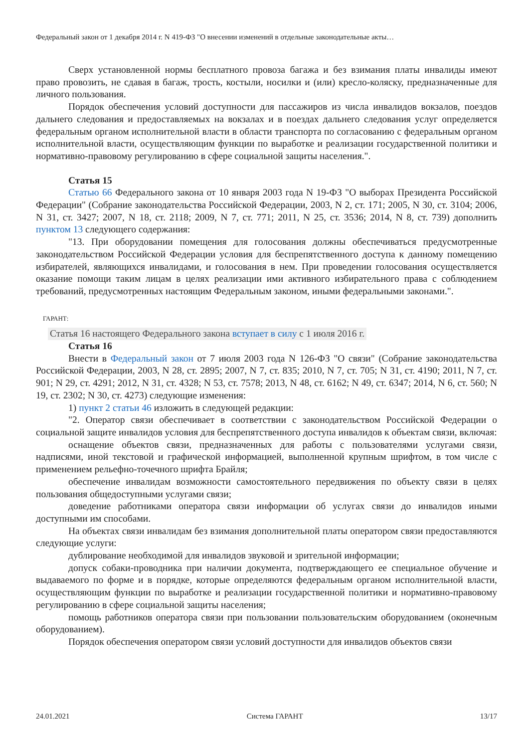Федеральный закон от 1 декабря 2014 г. N 419-ФЗ "О внесении изменений в отдельные законодательные акты…
Сверх установленной нормы бесплатного провоза багажа и без взимания платы инвалиды имеют право провозить, не сдавая в багаж, трость, костыли, носилки и (или) кресло-коляску, предназначенные для личного пользования.
Порядок обеспечения условий доступности для пассажиров из числа инвалидов вокзалов, поездов дальнего следования и предоставляемых на вокзалах и в поездах дальнего следования услуг определяется федеральным органом исполнительной власти в области транспорта по согласованию с федеральным органом исполнительной власти, осуществляющим функции по выработке и реализации государственной политики и нормативно-правовому регулированию в сфере социальной защиты населения.".
Статья 15
Статью 66 Федерального закона от 10 января 2003 года N 19-ФЗ "О выборах Президента Российской Федерации" (Собрание законодательства Российской Федерации, 2003, N 2, ст. 171; 2005, N 30, ст. 3104; 2006, N 31, ст. 3427; 2007, N 18, ст. 2118; 2009, N 7, ст. 771; 2011, N 25, ст. 3536; 2014, N 8, ст. 739) дополнить пунктом 13 следующего содержания:
"13. При оборудовании помещения для голосования должны обеспечиваться предусмотренные законодательством Российской Федерации условия для беспрепятственного доступа к данному помещению избирателей, являющихся инвалидами, и голосования в нем. При проведении голосования осуществляется оказание помощи таким лицам в целях реализации ими активного избирательного права с соблюдением требований, предусмотренных настоящим Федеральным законом, иными федеральными законами.".
ГАРАНТ:
Статья 16 настоящего Федерального закона вступает в силу с 1 июля 2016 г.
Статья 16
Внести в Федеральный закон от 7 июля 2003 года N 126-ФЗ "О связи" (Собрание законодательства Российской Федерации, 2003, N 28, ст. 2895; 2007, N 7, ст. 835; 2010, N 7, ст. 705; N 31, ст. 4190; 2011, N 7, ст. 901; N 29, ст. 4291; 2012, N 31, ст. 4328; N 53, ст. 7578; 2013, N 48, ст. 6162; N 49, ст. 6347; 2014, N 6, ст. 560; N 19, ст. 2302; N 30, ст. 4273) следующие изменения:
1) пункт 2 статьи 46 изложить в следующей редакции:
"2. Оператор связи обеспечивает в соответствии с законодательством Российской Федерации о социальной защите инвалидов условия для беспрепятственного доступа инвалидов к объектам связи, включая:
оснащение объектов связи, предназначенных для работы с пользователями услугами связи, надписями, иной текстовой и графической информацией, выполненной крупным шрифтом, в том числе с применением рельефно-точечного шрифта Брайля;
обеспечение инвалидам возможности самостоятельного передвижения по объекту связи в целях пользования общедоступными услугами связи;
доведение работниками оператора связи информации об услугах связи до инвалидов иными доступными им способами.
На объектах связи инвалидам без взимания дополнительной платы оператором связи предоставляются следующие услуги:
дублирование необходимой для инвалидов звуковой и зрительной информации;
допуск собаки-проводника при наличии документа, подтверждающего ее специальное обучение и выдаваемого по форме и в порядке, которые определяются федеральным органом исполнительной власти, осуществляющим функции по выработке и реализации государственной политики и нормативно-правовому регулированию в сфере социальной защиты населения;
помощь работников оператора связи при пользовании пользовательским оборудованием (оконечным оборудованием).
Порядок обеспечения оператором связи условий доступности для инвалидов объектов связи
24.01.2021 Система ГАРАНТ 13/17